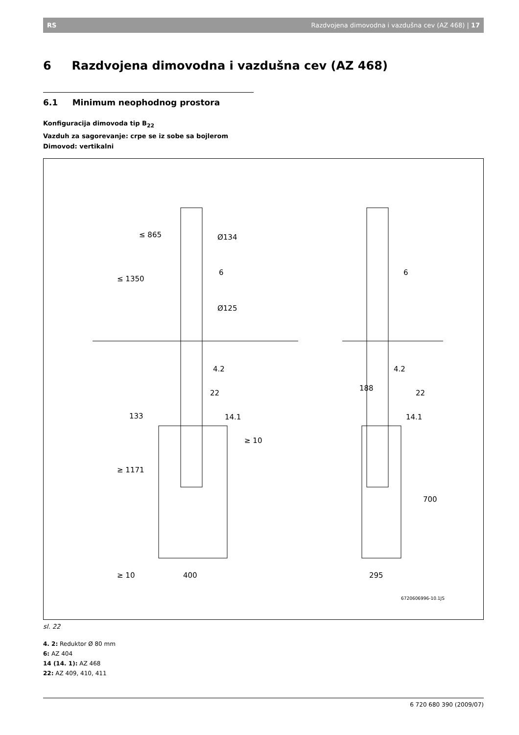RS Razdvojena dimovodna i vazdušna cev (AZ 468) | 17
6 Razdvojena dimovodna i vazdušna cev (AZ 468)
6.1 Minimum neophodnog prostora
Konfiguracija dimovoda tip B<sub>22</sub>
Vazduh za sagorevanje: crpe se iz sobe sa bojlerom
Dimovod: vertikalni
Ø134
Ø125
6
6
4.2
4.2
22
22
14.1
14.1
≥ 10
≥ 10
400
295
188
700
≤ 865
≤ 1350
≥ 1171
133
6720606996-10.1JS
sl. 22
4. 2: Reduktor Ø 80 mm
6: AZ 404
14 (14. 1): AZ 468
22: AZ 409, 410, 411
6 720 680 390 (2009/07)